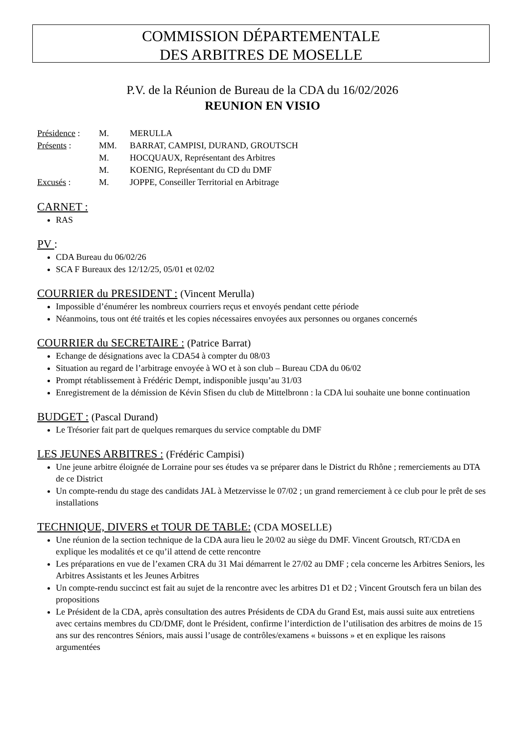COMMISSION DÉPARTEMENTALE
DES ARBITRES DE MOSELLE
P.V. de la Réunion de Bureau de la CDA du 16/02/2026
REUNION EN VISIO
| Présidence : | M. | MERULLA |
| Présents : | MM. | BARRAT, CAMPISI, DURAND, GROUTSCH |
| | M. | HOCQUAUX, Représentant des Arbitres |
| | M. | KOENIG, Représentant du CD du DMF |
| Excusés : | M. | JOPPE, Conseiller Territorial en Arbitrage |
CARNET :
RAS
PV :
CDA Bureau du 06/02/26
SCA F Bureaux des 12/12/25, 05/01 et 02/02
COURRIER du PRESIDENT : (Vincent Merulla)
Impossible d’énumérer les nombreux courriers reçus et envoyés pendant cette période
Néanmoins, tous ont été traités et les copies nécessaires envoyées aux personnes ou organes concernés
COURRIER du SECRETAIRE : (Patrice Barrat)
Echange de désignations avec la CDA54 à compter du 08/03
Situation au regard de l’arbitrage envoyée à WO et à son club – Bureau CDA du 06/02
Prompt rétablissement à Frédéric Dempt, indisponible jusqu’au 31/03
Enregistrement de la démission de Kévin Sfisen du club de Mittelbronn : la CDA lui souhaite une bonne continuation
BUDGET : (Pascal Durand)
Le Trésorier fait part de quelques remarques du service comptable du DMF
LES JEUNES ARBITRES : (Frédéric Campisi)
Une jeune arbitre éloignée de Lorraine pour ses études va se préparer dans le District du Rhône ; remerciements au DTA de ce District
Un compte-rendu du stage des candidats JAL à Metzervisse le 07/02 ; un grand remerciement à ce club pour le prêt de ses installations
TECHNIQUE, DIVERS et TOUR DE TABLE: (CDA MOSELLE)
Une réunion de la section technique de la CDA aura lieu le 20/02 au siège du DMF. Vincent Groutsch, RT/CDA en explique les modalités et ce qu’il attend de cette rencontre
Les préparations en vue de l’examen CRA du 31 Mai démarrent le 27/02 au DMF ; cela concerne les Arbitres Seniors, les Arbitres Assistants et les Jeunes Arbitres
Un compte-rendu succinct est fait au sujet de la rencontre avec les arbitres D1 et D2 ; Vincent Groutsch fera un bilan des propositions
Le Président de la CDA, après consultation des autres Présidents de CDA du Grand Est, mais aussi suite aux entretiens avec certains membres du CD/DMF, dont le Président, confirme l’interdiction de l’utilisation des arbitres de moins de 15 ans sur des rencontres Séniors, mais aussi l’usage de contrôles/examens « buissons » et en explique les raisons argumentées